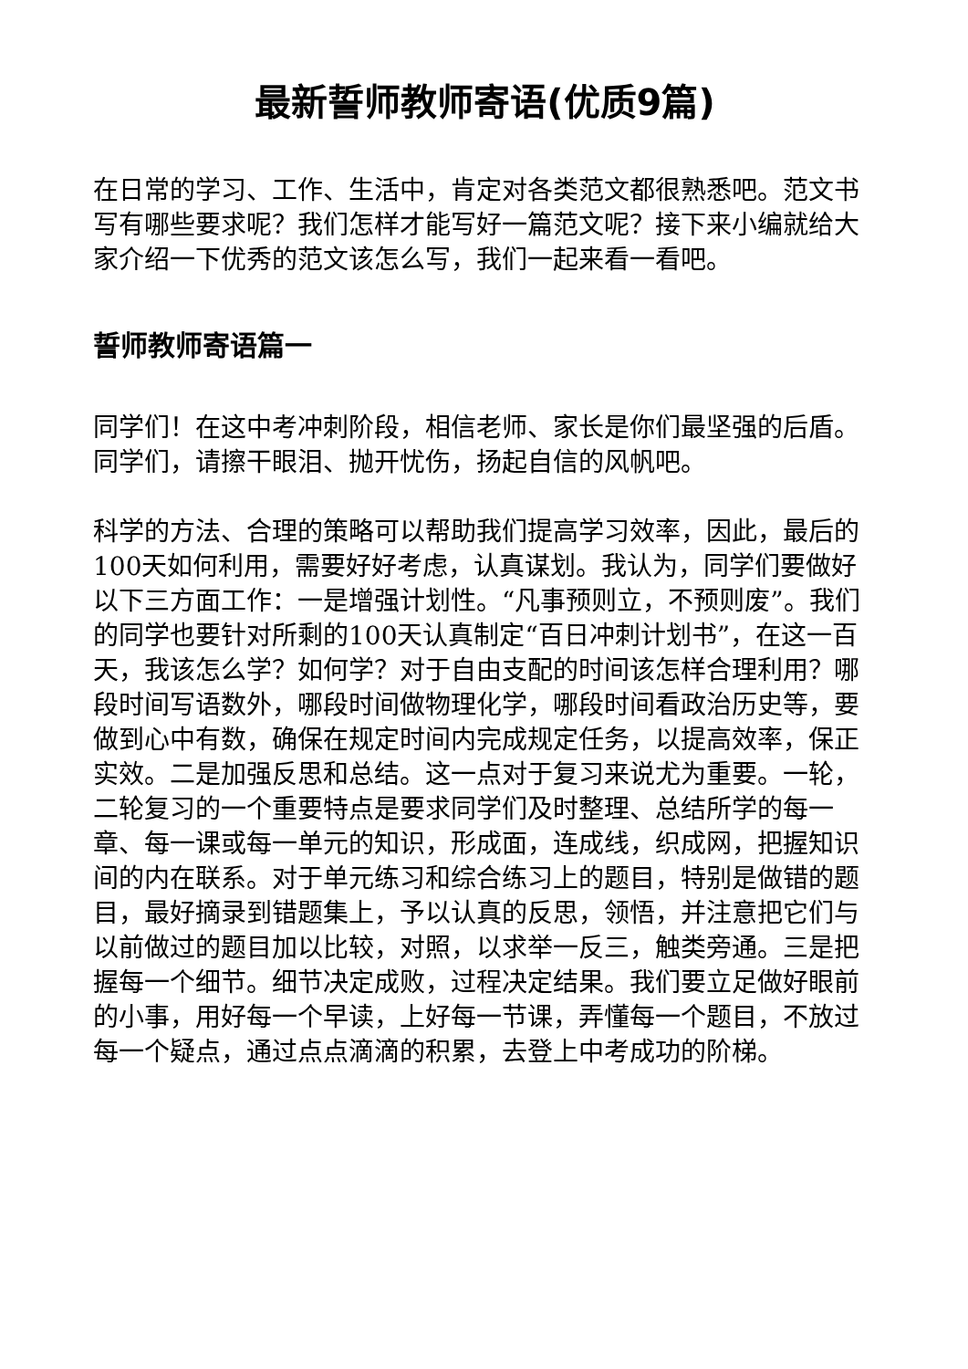最新誓师教师寄语(优质9篇)
在日常的学习、工作、生活中，肯定对各类范文都很熟悉吧。范文书写有哪些要求呢？我们怎样才能写好一篇范文呢？接下来小编就给大家介绍一下优秀的范文该怎么写，我们一起来看一看吧。
誓师教师寄语篇一
同学们！在这中考冲刺阶段，相信老师、家长是你们最坚强的后盾。同学们，请擦干眼泪、抛开忧伤，扬起自信的风帆吧。
科学的方法、合理的策略可以帮助我们提高学习效率，因此，最后的100天如何利用，需要好好考虑，认真谋划。我认为，同学们要做好以下三方面工作：一是增强计划性。“凡事预则立，不预则废”。我们的同学也要针对所剩的100天认真制定“百日冲刺计划书”，在这一百天，我该怎么学？如何学？对于自由支配的时间该怎样合理利用？哪段时间写语数外，哪段时间做物理化学，哪段时间看政治历史等，要做到心中有数，确保在规定时间内完成规定任务，以提高效率，保正实效。二是加强反思和总结。这一点对于复习来说尤为重要。一轮，二轮复习的一个重要特点是要求同学们及时整理、总结所学的每一章、每一课或每一单元的知识，形成面，连成线，织成网，把握知识间的内在联系。对于单元练习和综合练习上的题目，特别是做错的题目，最好摘录到错题集上，予以认真的反思，领悟，并注意把它们与以前做过的题目加以比较，对照，以求举一反三，触类旁通。三是把握每一个细节。细节决定成败，过程决定结果。我们要立足做好眼前的小事，用好每一个早读，上好每一节课，弄懂每一个题目，不放过每一个疑点，通过点点滴滴的积累，去登上中考成功的阶梯。